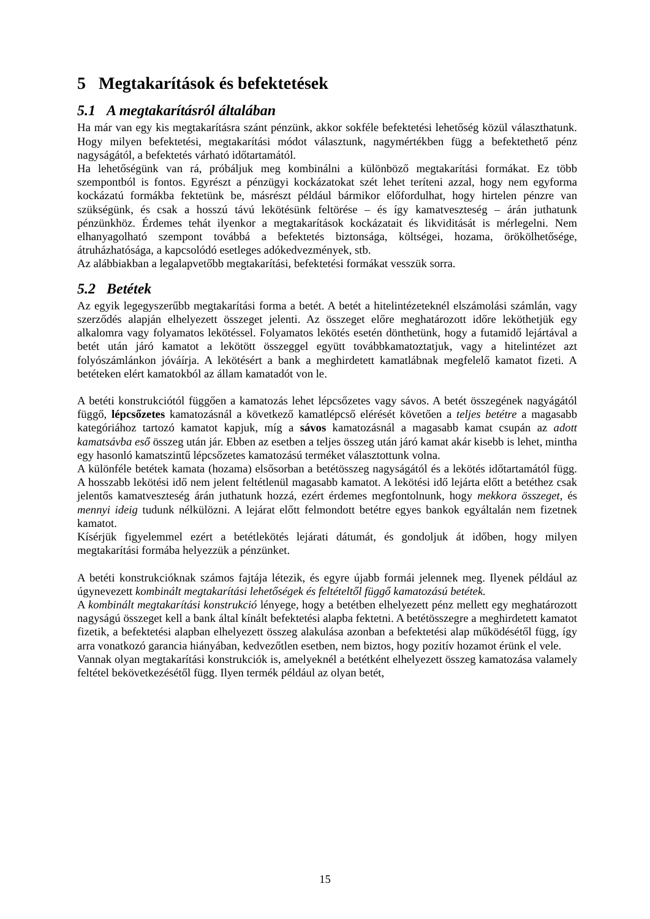5 Megtakarítások és befektetések
5.1 A megtakarításról általában
Ha már van egy kis megtakarításra szánt pénzünk, akkor sokféle befektetési lehetőség közül választhatunk. Hogy milyen befektetési, megtakarítási módot választunk, nagymértékben függ a befektethető pénz nagyságától, a befektetés várható időtartamától.
Ha lehetőségünk van rá, próbáljuk meg kombinálni a különböző megtakarítási formákat. Ez több szempontból is fontos. Egyrészt a pénzügyi kockázatokat szét lehet teríteni azzal, hogy nem egyforma kockázatú formákba fektetünk be, másrészt például bármikor előfordulhat, hogy hirtelen pénzre van szükségünk, és csak a hosszú távú lekötésünk feltörése – és így kamatveszteség – árán juthatunk pénzünkhöz. Érdemes tehát ilyenkor a megtakarítások kockázatait és likviditását is mérlegelni. Nem elhanyagolható szempont továbbá a befektetés biztonsága, költségei, hozama, örökölhetősége, átruházhatósága, a kapcsolódó esetleges adókedvezmények, stb.
Az alábbiakban a legalapvetőbb megtakarítási, befektetési formákat vesszük sorra.
5.2 Betétek
Az egyik legegyszerűbb megtakarítási forma a betét. A betét a hitelintézeteknél elszámolási számlán, vagy szerződés alapján elhelyezett összeget jelenti. Az összeget előre meghatározott időre leköthetjük egy alkalomra vagy folyamatos lekötéssel. Folyamatos lekötés esetén dönthetünk, hogy a futamidő lejártával a betét után járó kamatot a lekötött összeggel együtt továbbkamatoztatjuk, vagy a hitelintézet azt folyószámlánkon jóváírja. A lekötésért a bank a meghirdetett kamatlábnak megfelelő kamatot fizeti. A betéteken elért kamatokból az állam kamatadót von le.
A betéti konstrukciótól függően a kamatozás lehet lépcsőzetes vagy sávos. A betét összegének nagyágától függő, lépcsőzetes kamatozásnál a következő kamatlépcső elérését követően a teljes betétre a magasabb kategóriához tartozó kamatot kapjuk, míg a sávos kamatozásnál a magasabb kamat csupán az adott kamatsávba eső összeg után jár. Ebben az esetben a teljes összeg után járó kamat akár kisebb is lehet, mintha egy hasonló kamatszintű lépcsőzetes kamatozású terméket választottunk volna.
A különféle betétek kamata (hozama) elsősorban a betétösszeg nagyságától és a lekötés időtartamától függ. A hosszabb lekötési idő nem jelent feltétlenül magasabb kamatot. A lekötési idő lejárta előtt a betéthez csak jelentős kamatveszteség árán juthatunk hozzá, ezért érdemes megfontolnunk, hogy mekkora összeget, és mennyi ideig tudunk nélkülözni. A lejárat előtt felmondott betétre egyes bankok egyáltalán nem fizetnek kamatot.
Kísérjük figyelemmel ezért a betétlekötés lejárati dátumát, és gondoljuk át időben, hogy milyen megtakarítási formába helyezzük a pénzünket.
A betéti konstrukcióknak számos fajtája létezik, és egyre újabb formái jelennek meg. Ilyenek például az úgynevezett kombinált megtakarítási lehetőségek és feltételtől függő kamatozású betétek.
A kombinált megtakarítási konstrukció lényege, hogy a betétben elhelyezett pénz mellett egy meghatározott nagyságú összeget kell a bank által kínált befektetési alapba fektetni. A betétösszegre a meghirdetett kamatot fizetik, a befektetési alapban elhelyezett összeg alakulása azonban a befektetési alap működésétől függ, így arra vonatkozó garancia hiányában, kedvezőtlen esetben, nem biztos, hogy pozitív hozamot érünk el vele.
Vannak olyan megtakarítási konstrukciók is, amelyeknél a betétként elhelyezett összeg kamatozása valamely feltétel bekövetkezésétől függ. Ilyen termék például az olyan betét,
15